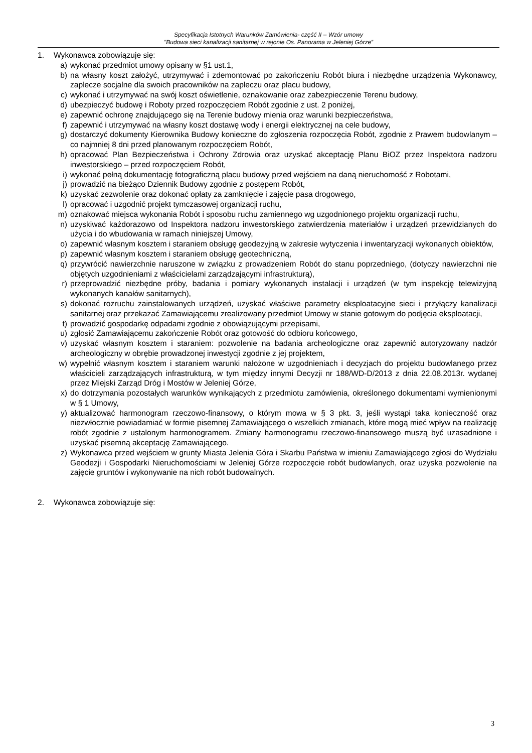Specyfikacja Istotnych Warunków Zamówienia- część II – Wzór umowy
"Budowa sieci kanalizacji sanitarnej w rejonie Os. Panorama w Jeleniej Górze”
1. Wykonawca zobowiązuje się:
a) wykonać przedmiot umowy opisany w §1 ust.1,
b) na własny koszt założyć, utrzymywać i zdemontować po zakończeniu Robót biura i niezbędne urządzenia Wykonawcy, zaplecze socjalne dla swoich pracowników na zapleczu oraz placu budowy,
c) wykonać i utrzymywać na swój koszt oświetlenie, oznakowanie oraz zabezpieczenie Terenu budowy,
d) ubezpieczyć budowę i Roboty przed rozpoczęciem Robót zgodnie z ust. 2 poniżej,
e) zapewnić ochronę znajdującego się na Terenie budowy mienia oraz warunki bezpieczeństwa,
f) zapewnić i utrzymywać na własny koszt dostawę wody i energii elektrycznej na cele budowy,
g) dostarczyć dokumenty Kierownika Budowy konieczne do zgłoszenia rozpoczęcia Robót, zgodnie z Prawem budowlanym – co najmniej 8 dni przed planowanym rozpoczęciem Robót,
h) opracować Plan Bezpieczeństwa i Ochrony Zdrowia oraz uzyskać akceptację Planu BiOZ przez Inspektora nadzoru inwestorskiego – przed rozpoczęciem Robót,
i) wykonać pełną dokumentację fotograficzną placu budowy przed wejściem na daną nieruchomość z Robotami,
j) prowadzić na bieżąco Dziennik Budowy zgodnie z postępem Robót,
k) uzyskać zezwolenie oraz dokonać opłaty za zamknięcie i zajęcie pasa drogowego,
l) opracować i uzgodnić projekt tymczasowej organizacji ruchu,
m) oznakować miejsca wykonania Robót i sposobu ruchu zamiennego wg uzgodnionego projektu organizacji ruchu,
n) uzyskiwać każdorazowo od Inspektora nadzoru inwestorskiego zatwierdzenia materiałów i urządzeń przewidzianych do użycia i do wbudowania w ramach niniejszej Umowy,
o) zapewnić własnym kosztem i staraniem obsługę geodezyjną w zakresie wytyczenia i inwentaryzacji wykonanych obiektów,
p) zapewnić własnym kosztem i staraniem obsługę geotechniczną,
q) przywrócić nawierzchnie naruszone w związku z prowadzeniem Robót do stanu poprzedniego, (dotyczy nawierzchni nie objętych uzgodnieniami z właścicielami zarządzającymi infrastrukturą),
r) przeprowadzić niezbędne próby, badania i pomiary wykonanych instalacji i urządzeń (w tym inspekcję telewizyjną wykonanych kanałów sanitarnych),
s) dokonać rozruchu zainstalowanych urządzeń, uzyskać właściwe parametry eksploatacyjne sieci i przyłączy kanalizacji sanitarnej oraz przekazać Zamawiającemu zrealizowany przedmiot Umowy w stanie gotowym do podjęcia eksploatacji,
t) prowadzić gospodarkę odpadami zgodnie z obowiązującymi przepisami,
u) zgłosić Zamawiającemu zakończenie Robót oraz gotowość do odbioru końcowego,
v) uzyskać własnym kosztem i staraniem: pozwolenie na badania archeologiczne oraz zapewnić autoryzowany nadzór archeologiczny w obrębie prowadzonej inwestycji zgodnie z jej projektem,
w) wypełnić własnym kosztem i staraniem warunki nałożone w uzgodnieniach i decyzjach do projektu budowlanego przez właścicieli zarządzających infrastrukturą, w tym między innymi Decyzji nr 188/WD-D/2013 z dnia 22.08.2013r. wydanej przez Miejski Zarząd Dróg i Mostów w Jeleniej Górze,
x) do dotrzymania pozostałych warunków wynikających z przedmiotu zamówienia, określonego dokumentami wymienionymi w § 1 Umowy,
y) aktualizować harmonogram rzeczowo-finansowy, o którym mowa w § 3 pkt. 3, jeśli wystąpi taka konieczność oraz niezwłocznie powiadamiać w formie pisemnej Zamawiającego o wszelkich zmianach, które mogą mieć wpływ na realizację robót zgodnie z ustalonym harmonogramem. Zmiany harmonogramu rzeczowo-finansowego muszą być uzasadnione i uzyskać pisemną akceptację Zamawiającego.
z) Wykonawca przed wejściem w grunty Miasta Jelenia Góra i Skarbu Państwa w imieniu Zamawiającego zgłosi do Wydziału Geodezji i Gospodarki Nieruchomościami w Jeleniej Górze rozpoczęcie robót budowlanych, oraz uzyska pozwolenie na zajęcie gruntów i wykonywanie na nich robót budowalnych.
2. Wykonawca zobowiązuje się:
3